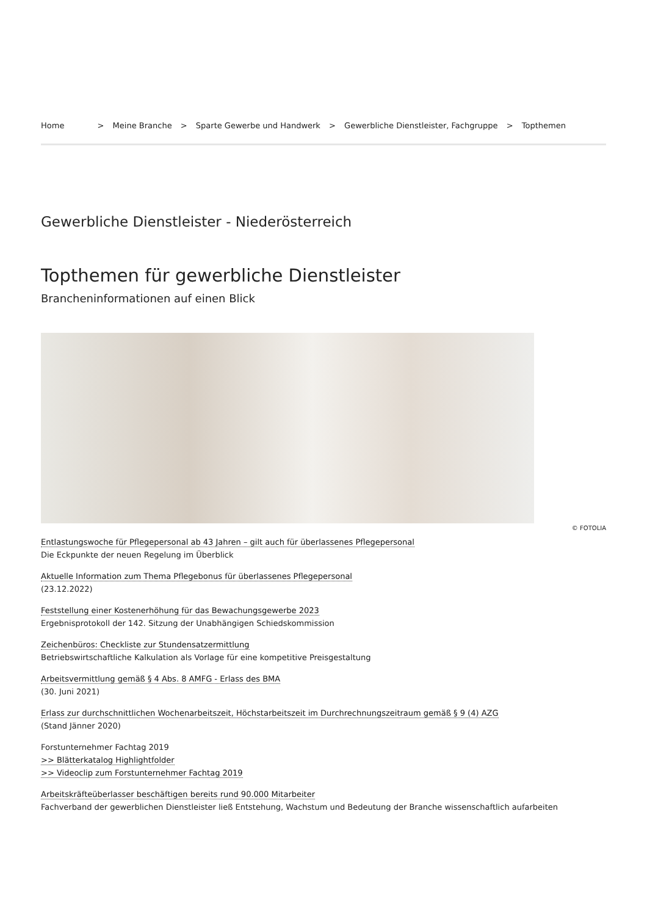Home > Meine Branche > Sparte Gewerbe und Handwerk > Gewerbliche Dienstleister, Fachgruppe > Topthemen
Gewerbliche Dienstleister - Niederösterreich
Topthemen für gewerbliche Dienstleister
Brancheninformationen auf einen Blick
© FOTOLIA
Entlastungswoche für Pflegepersonal ab 43 Jahren – gilt auch für überlassenes Pflegepersonal
Die Eckpunkte der neuen Regelung im Überblick
Aktuelle Information zum Thema Pflegebonus für überlassenes Pflegepersonal
(23.12.2022)
Feststellung einer Kostenerhöhung für das Bewachungsgewerbe 2023
Ergebnisprotokoll der 142. Sitzung der Unabhängigen Schiedskommission
Zeichenbüros: Checkliste zur Stundensatzermittlung
Betriebswirtschaftliche Kalkulation als Vorlage für eine kompetitive Preisgestaltung
Arbeitsvermittlung gemäß § 4 Abs. 8 AMFG - Erlass des BMA
(30. Juni 2021)
Erlass zur durchschnittlichen Wochenarbeitszeit, Höchstarbeitszeit im Durchrechnungszeitraum gemäß § 9 (4) AZG
(Stand Jänner 2020)
Forstunternehmer Fachtag 2019
>> Blätterkatalog Highlightfolder
>> Videoclip zum Forstunternehmer Fachtag 2019
Arbeitskräfteüberlasser beschäftigen bereits rund 90.000 Mitarbeiter
Fachverband der gewerblichen Dienstleister ließ Entstehung, Wachstum und Bedeutung der Branche wissenschaftlich aufarbeiten